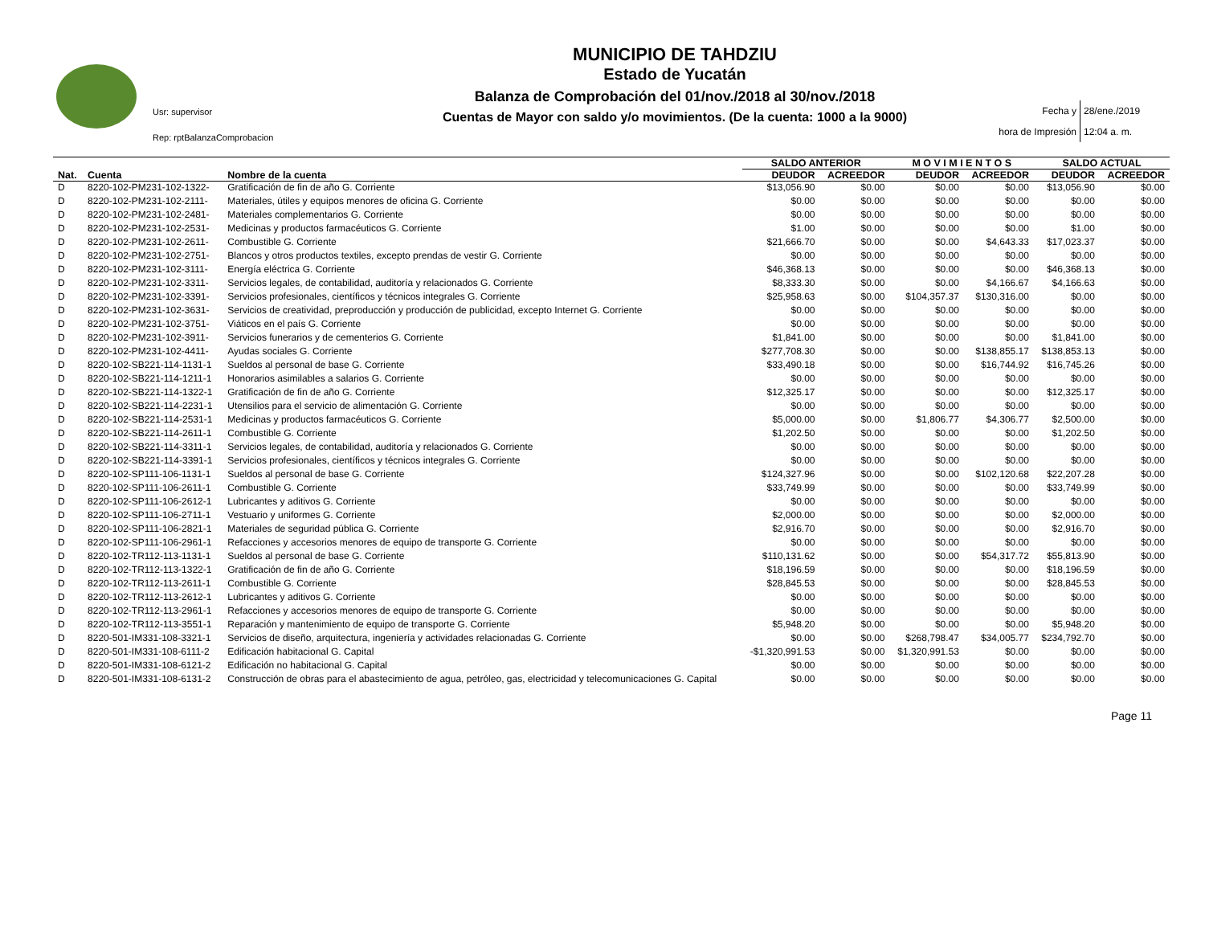Usr: supervisor
Rep: rptBalanzaComprobacion
MUNICIPIO DE TAHDZIU
Estado de Yucatán
Balanza de Comprobación del 01/nov./2018 al 30/nov./2018
Cuentas de Mayor con saldo y/o movimientos. (De la cuenta: 1000 a la 9000)
Fecha y 28/ene./2019
hora de Impresión 12:04 a. m.
| | | | SALDO ANTERIOR | | M O V I M I E N T O S | | SALDO ACTUAL | |
| --- | --- | --- | --- | --- | --- | --- | --- | --- |
| Nat. | Cuenta | Nombre de la cuenta | DEUDOR | ACREEDOR | DEUDOR | ACREEDOR | DEUDOR | ACREEDOR |
| D | 8220-102-PM231-102-1322- | Gratificación de fin de año G. Corriente | $13,056.90 | $0.00 | $0.00 | $0.00 | $13,056.90 | $0.00 |
| D | 8220-102-PM231-102-2111- | Materiales, útiles y equipos menores de oficina G. Corriente | $0.00 | $0.00 | $0.00 | $0.00 | $0.00 | $0.00 |
| D | 8220-102-PM231-102-2481- | Materiales complementarios G. Corriente | $0.00 | $0.00 | $0.00 | $0.00 | $0.00 | $0.00 |
| D | 8220-102-PM231-102-2531- | Medicinas y productos farmacéuticos G. Corriente | $1.00 | $0.00 | $0.00 | $0.00 | $1.00 | $0.00 |
| D | 8220-102-PM231-102-2611- | Combustible G. Corriente | $21,666.70 | $0.00 | $0.00 | $4,643.33 | $17,023.37 | $0.00 |
| D | 8220-102-PM231-102-2751- | Blancos y otros productos textiles, excepto prendas de vestir G. Corriente | $0.00 | $0.00 | $0.00 | $0.00 | $0.00 | $0.00 |
| D | 8220-102-PM231-102-3111- | Energía eléctrica G. Corriente | $46,368.13 | $0.00 | $0.00 | $0.00 | $46,368.13 | $0.00 |
| D | 8220-102-PM231-102-3311- | Servicios legales, de contabilidad, auditoría y relacionados G. Corriente | $8,333.30 | $0.00 | $0.00 | $4,166.67 | $4,166.63 | $0.00 |
| D | 8220-102-PM231-102-3391- | Servicios profesionales, científicos y técnicos integrales G. Corriente | $25,958.63 | $0.00 | $104,357.37 | $130,316.00 | $0.00 | $0.00 |
| D | 8220-102-PM231-102-3631- | Servicios de creatividad, preproducción y producción de publicidad, excepto Internet G. Corriente | $0.00 | $0.00 | $0.00 | $0.00 | $0.00 | $0.00 |
| D | 8220-102-PM231-102-3751- | Viáticos en el país G. Corriente | $0.00 | $0.00 | $0.00 | $0.00 | $0.00 | $0.00 |
| D | 8220-102-PM231-102-3911- | Servicios funerarios y de cementerios G. Corriente | $1,841.00 | $0.00 | $0.00 | $0.00 | $1,841.00 | $0.00 |
| D | 8220-102-PM231-102-4411- | Ayudas sociales G. Corriente | $277,708.30 | $0.00 | $0.00 | $138,855.17 | $138,853.13 | $0.00 |
| D | 8220-102-SB221-114-1131-1 | Sueldos al personal de base G. Corriente | $33,490.18 | $0.00 | $0.00 | $16,744.92 | $16,745.26 | $0.00 |
| D | 8220-102-SB221-114-1211-1 | Honorarios asimilables a salarios G. Corriente | $0.00 | $0.00 | $0.00 | $0.00 | $0.00 | $0.00 |
| D | 8220-102-SB221-114-1322-1 | Gratificación de fin de año G. Corriente | $12,325.17 | $0.00 | $0.00 | $0.00 | $12,325.17 | $0.00 |
| D | 8220-102-SB221-114-2231-1 | Utensilios para el servicio de alimentación G. Corriente | $0.00 | $0.00 | $0.00 | $0.00 | $0.00 | $0.00 |
| D | 8220-102-SB221-114-2531-1 | Medicinas y productos farmacéuticos G. Corriente | $5,000.00 | $0.00 | $1,806.77 | $4,306.77 | $2,500.00 | $0.00 |
| D | 8220-102-SB221-114-2611-1 | Combustible G. Corriente | $1,202.50 | $0.00 | $0.00 | $0.00 | $1,202.50 | $0.00 |
| D | 8220-102-SB221-114-3311-1 | Servicios legales, de contabilidad, auditoría y relacionados G. Corriente | $0.00 | $0.00 | $0.00 | $0.00 | $0.00 | $0.00 |
| D | 8220-102-SB221-114-3391-1 | Servicios profesionales, científicos y técnicos integrales G. Corriente | $0.00 | $0.00 | $0.00 | $0.00 | $0.00 | $0.00 |
| D | 8220-102-SP111-106-1131-1 | Sueldos al personal de base G. Corriente | $124,327.96 | $0.00 | $0.00 | $102,120.68 | $22,207.28 | $0.00 |
| D | 8220-102-SP111-106-2611-1 | Combustible G. Corriente | $33,749.99 | $0.00 | $0.00 | $0.00 | $33,749.99 | $0.00 |
| D | 8220-102-SP111-106-2612-1 | Lubricantes y aditivos G. Corriente | $0.00 | $0.00 | $0.00 | $0.00 | $0.00 | $0.00 |
| D | 8220-102-SP111-106-2711-1 | Vestuario y uniformes G. Corriente | $2,000.00 | $0.00 | $0.00 | $0.00 | $2,000.00 | $0.00 |
| D | 8220-102-SP111-106-2821-1 | Materiales de seguridad pública G. Corriente | $2,916.70 | $0.00 | $0.00 | $0.00 | $2,916.70 | $0.00 |
| D | 8220-102-SP111-106-2961-1 | Refacciones y accesorios menores de equipo de transporte G. Corriente | $0.00 | $0.00 | $0.00 | $0.00 | $0.00 | $0.00 |
| D | 8220-102-TR112-113-1131-1 | Sueldos al personal de base G. Corriente | $110,131.62 | $0.00 | $0.00 | $54,317.72 | $55,813.90 | $0.00 |
| D | 8220-102-TR112-113-1322-1 | Gratificación de fin de año G. Corriente | $18,196.59 | $0.00 | $0.00 | $0.00 | $18,196.59 | $0.00 |
| D | 8220-102-TR112-113-2611-1 | Combustible G. Corriente | $28,845.53 | $0.00 | $0.00 | $0.00 | $28,845.53 | $0.00 |
| D | 8220-102-TR112-113-2612-1 | Lubricantes y aditivos G. Corriente | $0.00 | $0.00 | $0.00 | $0.00 | $0.00 | $0.00 |
| D | 8220-102-TR112-113-2961-1 | Refacciones y accesorios menores de equipo de transporte G. Corriente | $0.00 | $0.00 | $0.00 | $0.00 | $0.00 | $0.00 |
| D | 8220-102-TR112-113-3551-1 | Reparación y mantenimiento de equipo de transporte G. Corriente | $5,948.20 | $0.00 | $0.00 | $0.00 | $5,948.20 | $0.00 |
| D | 8220-501-IM331-108-3321-1 | Servicios de diseño, arquitectura, ingeniería y actividades relacionadas G. Corriente | $0.00 | $0.00 | $268,798.47 | $34,005.77 | $234,792.70 | $0.00 |
| D | 8220-501-IM331-108-6111-2 | Edificación habitacional G. Capital | -$1,320,991.53 | $0.00 | $1,320,991.53 | $0.00 | $0.00 | $0.00 |
| D | 8220-501-IM331-108-6121-2 | Edificación no habitacional G. Capital | $0.00 | $0.00 | $0.00 | $0.00 | $0.00 | $0.00 |
| D | 8220-501-IM331-108-6131-2 | Construcción de obras para el abastecimiento de agua, petróleo, gas, electricidad y telecomunicaciones G. Capital | $0.00 | $0.00 | $0.00 | $0.00 | $0.00 | $0.00 |
Page 11